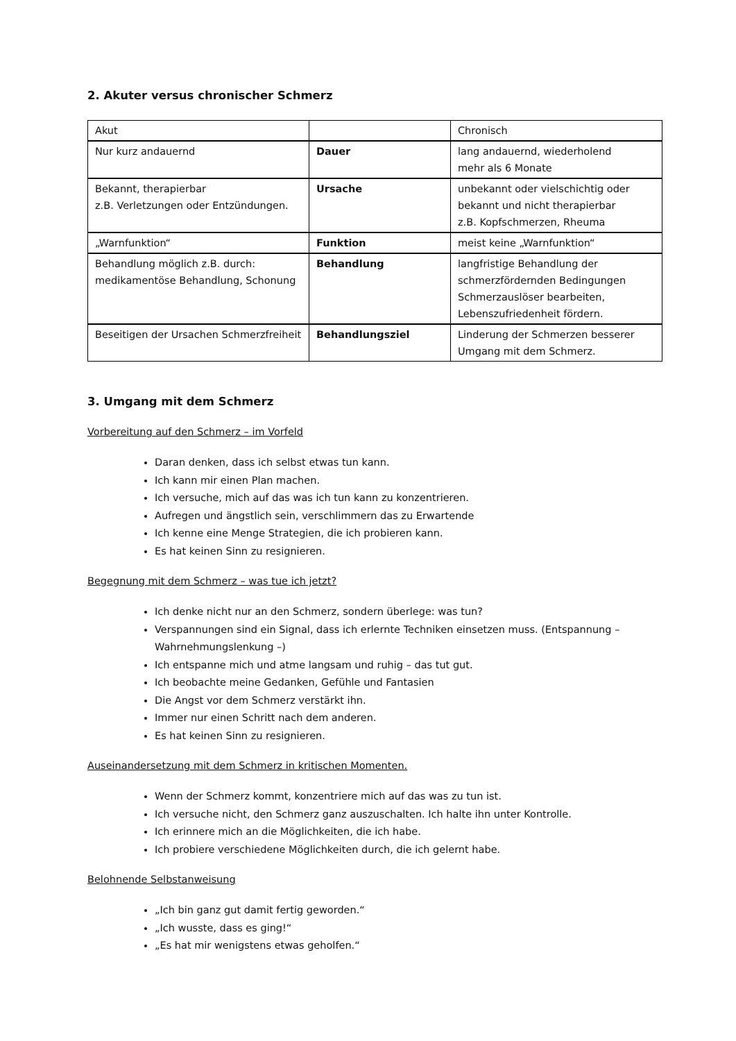2. Akuter versus chronischer Schmerz
| Akut | | Chronisch |
| Nur kurz andauernd | Dauer | lang andauernd, wiederholend mehr als 6 Monate |
| Bekannt, therapierbar z.B. Verletzungen oder Entzündungen. | Ursache | unbekannt oder vielschichtig oder bekannt und nicht therapierbar z.B. Kopfschmerzen, Rheuma |
| „Warnfunktion“ | Funktion | meist keine „Warnfunktion“ |
| Behandlung möglich z.B. durch: medikamentöse Behandlung, Schonung | Behandlung | langfristige Behandlung der schmerzfördernden Bedingungen Schmerzauslöser bearbeiten, Lebenszufriedenheit fördern. |
| Beseitigen der Ursachen Schmerzfreiheit | Behandlungsziel | Linderung der Schmerzen besserer Umgang mit dem Schmerz. |
3. Umgang mit dem Schmerz
Vorbereitung auf den Schmerz – im Vorfeld
Daran denken, dass ich selbst etwas tun kann.
Ich kann mir einen Plan machen.
Ich versuche, mich auf das was ich tun kann zu konzentrieren.
Aufregen und ängstlich sein, verschlimmern das zu Erwartende
Ich kenne eine Menge Strategien, die ich probieren kann.
Es hat keinen Sinn zu resignieren.
Begegnung mit dem Schmerz – was tue ich jetzt?
Ich denke nicht nur an den Schmerz, sondern überlege: was tun?
Verspannungen sind ein Signal, dass ich erlernte Techniken einsetzen muss. (Entspannung – Wahrnehmungslenkung –)
Ich entspanne mich und atme langsam und ruhig – das tut gut.
Ich beobachte meine Gedanken, Gefühle und Fantasien
Die Angst vor dem Schmerz verstärkt ihn.
Immer nur einen Schritt nach dem anderen.
Es hat keinen Sinn zu resignieren.
Auseinandersetzung mit dem Schmerz in kritischen Momenten.
Wenn der Schmerz kommt, konzentriere mich auf das was zu tun ist.
Ich versuche nicht, den Schmerz ganz auszuschalten. Ich halte ihn unter Kontrolle.
Ich erinnere mich an die Möglichkeiten, die ich habe.
Ich probiere verschiedene Möglichkeiten durch, die ich gelernt habe.
Belohnende Selbstanweisung
„Ich bin ganz gut damit fertig geworden.“
„Ich wusste, dass es ging!“
„Es hat mir wenigstens etwas geholfen.“